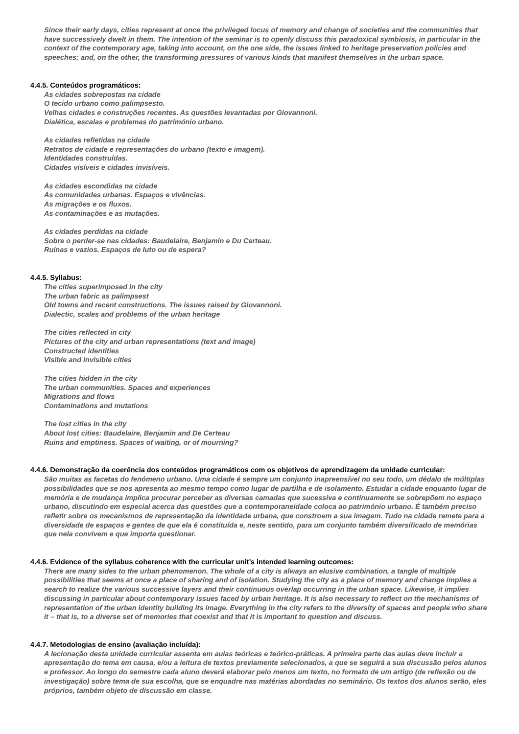Since their early days, cities represent at once the privileged locus of memory and change of societies and the communities that have successively dwelt in them. The intention of the seminar is to openly discuss this paradoxical symbiosis, in particular in the context of the contemporary age, taking into account, on the one side, the issues linked to heritage preservation policies and speeches; and, on the other, the transforming pressures of various kinds that manifest themselves in the urban space.
4.4.5. Conteúdos programáticos:
As cidades sobrepostas na cidade
O tecido urbano como palimpsesto.
Velhas cidades e construções recentes. As questões levantadas por Giovannoni.
Dialética, escalas e problemas do património urbano.
As cidades refletidas na cidade
Retratos de cidade e representações do urbano (texto e imagem).
Identidades construídas.
Cidades visíveis e cidades invisíveis.
As cidades escondidas na cidade
As comunidades urbanas. Espaços e vivências.
As migrações e os fluxos.
As contaminações e as mutações.
As cidades perdidas na cidade
Sobre o perder-se nas cidades: Baudelaire, Benjamin e Du Certeau.
Ruínas e vazios. Espaços de luto ou de espera?
4.4.5. Syllabus:
The cities superimposed in the city
The urban fabric as palimpsest
Old towns and recent constructions. The issues raised by Giovannoni.
Dialectic, scales and problems of the urban heritage
The cities reflected in city
Pictures of the city and urban representations (text and image)
Constructed identities
Visible and invisible cities
The cities hidden in the city
The urban communities. Spaces and experiences
Migrations and flows
Contaminations and mutations
The lost cities in the city
About lost cities: Baudelaire, Benjamin and De Certeau
Ruins and emptiness. Spaces of waiting, or of mourning?
4.4.6. Demonstração da coerência dos conteúdos programáticos com os objetivos de aprendizagem da unidade curricular:
São muitas as facetas do fenómeno urbano. Uma cidade é sempre um conjunto inapreensível no seu todo, um dédalo de múltiplas possibilidades que se nos apresenta ao mesmo tempo como lugar de partilha e de isolamento. Estudar a cidade enquanto lugar de memória e de mudança implica procurar perceber as diversas camadas que sucessiva e continuamente se sobrepõem no espaço urbano, discutindo em especial acerca das questões que a contemporaneidade coloca ao património urbano. É também preciso refletir sobre os mecanismos de representação da identidade urbana, que constroem a sua imagem. Tudo na cidade remete para a diversidade de espaços e gentes de que ela é constituída e, neste sentido, para um conjunto também diversificado de memórias que nela convivem e que importa questionar.
4.4.6. Evidence of the syllabus coherence with the curricular unit’s intended learning outcomes:
There are many sides to the urban phenomenon. The whole of a city is always an elusive combination, a tangle of multiple possibilities that seems at once a place of sharing and of isolation. Studying the city as a place of memory and change implies a search to realize the various successive layers and their continuous overlap occurring in the urban space. Likewise, it implies discussing in particular about contemporary issues faced by urban heritage. It is also necessary to reflect on the mechanisms of representation of the urban identity building its image. Everything in the city refers to the diversity of spaces and people who share it – that is, to a diverse set of memories that coexist and that it is important to question and discuss.
4.4.7. Metodologias de ensino (avaliação incluída):
A lecionação desta unidade curricular assenta em aulas teóricas e teórico-práticas. A primeira parte das aulas deve incluir a apresentação do tema em causa, e/ou a leitura de textos previamente selecionados, a que se seguirá a sua discussão pelos alunos e professor. Ao longo do semestre cada aluno deverá elaborar pelo menos um texto, no formato de um artigo (de reflexão ou de investigação) sobre tema de sua escolha, que se enquadre nas matérias abordadas no seminário. Os textos dos alunos serão, eles próprios, também objeto de discussão em classe.